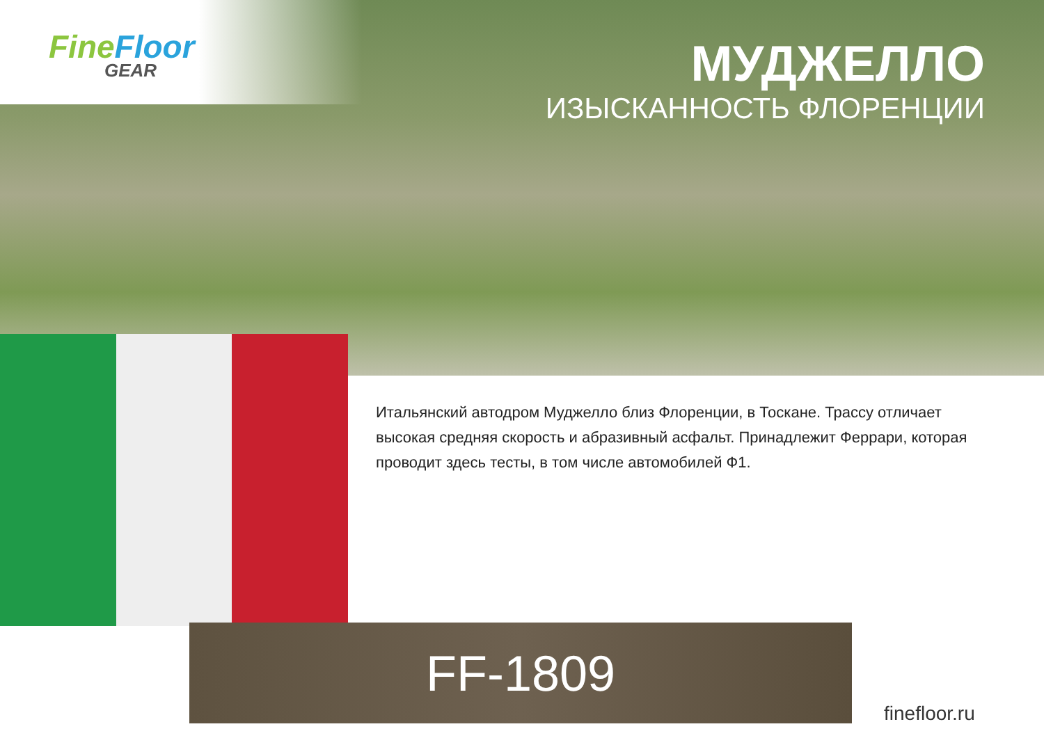FineFloor
GEAR
МУДЖЕЛЛО
ИЗЫСКАННОСТЬ ФЛОРЕНЦИИ
Итальянский автодром Муджелло близ Флоренции, в Тоскане. Трассу отличает высокая средняя скорость и абразивный асфальт. Принадлежит Феррари, которая проводит здесь тесты, в том числе автомобилей Ф1.
FF-1809
finefloor.ru